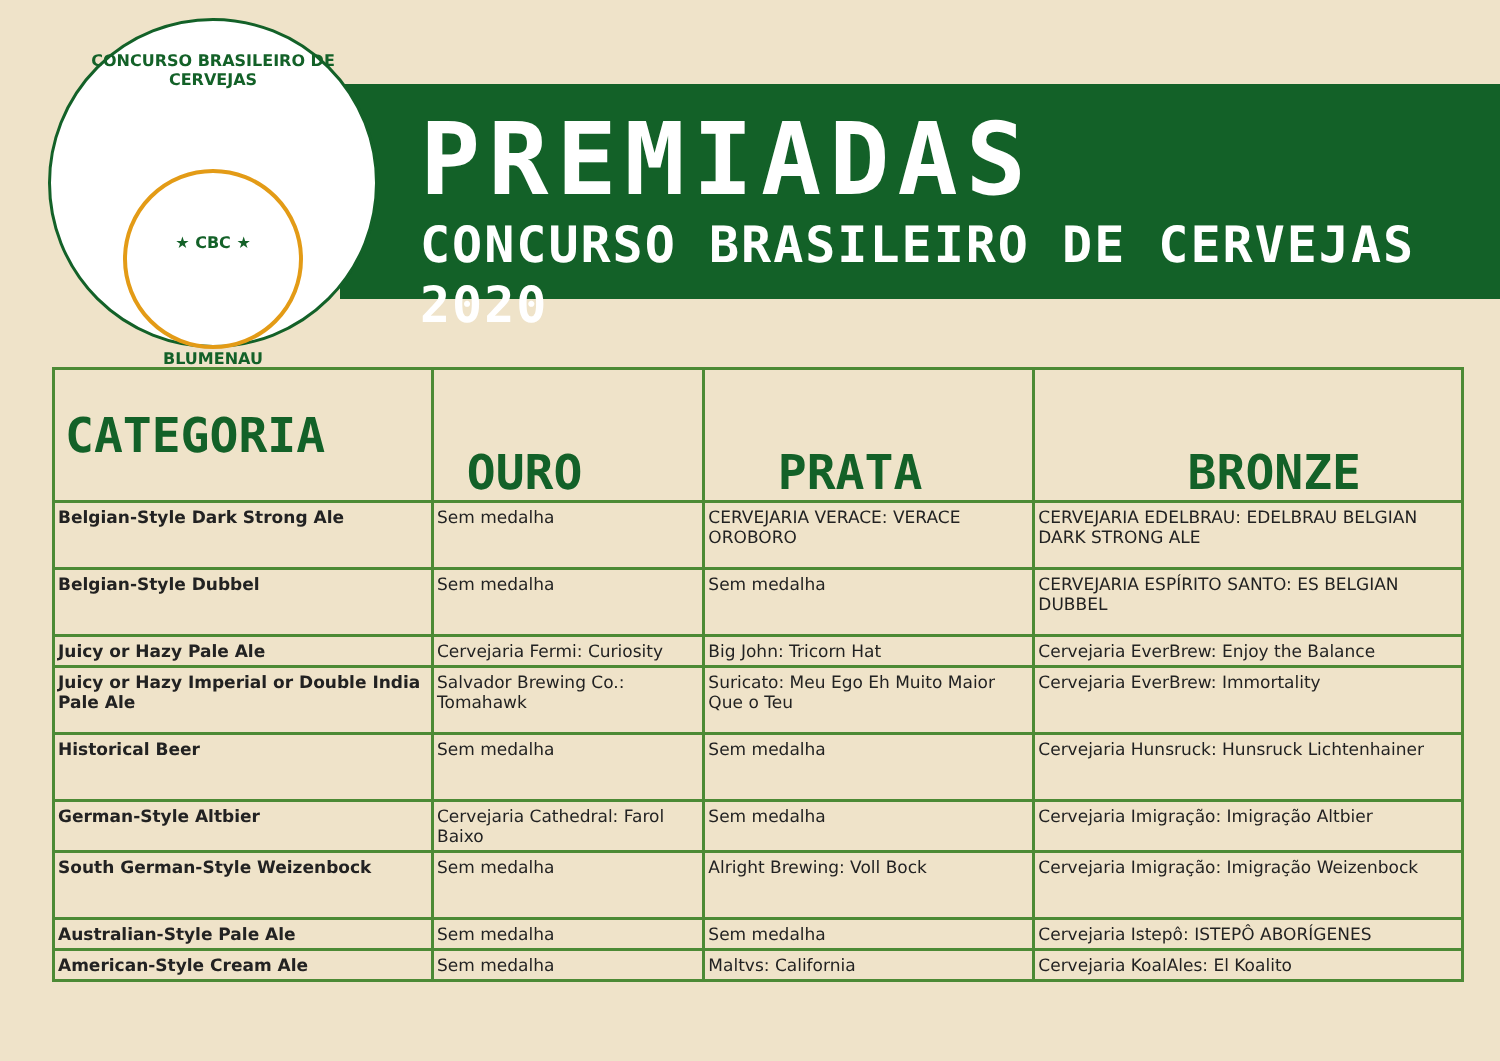CONCURSO BRASILEIRO DE CERVEJAS
★ CBC ★
BLUMENAU
PREMIADAS
CONCURSO BRASILEIRO DE CERVEJAS 2020
| CATEGORIA | OURO | PRATA | BRONZE |
| --- | --- | --- | --- |
| Belgian-Style Dark Strong Ale | Sem medalha | CERVEJARIA VERACE: VERACE OROBORO | CERVEJARIA EDELBRAU: EDELBRAU BELGIAN DARK STRONG ALE |
| Belgian-Style Dubbel | Sem medalha | Sem medalha | CERVEJARIA ESPÍRITO SANTO: ES BELGIAN DUBBEL |
| Juicy or Hazy Pale Ale | Cervejaria Fermi: Curiosity | Big John: Tricorn Hat | Cervejaria EverBrew: Enjoy the Balance |
| Juicy or Hazy Imperial or Double India Pale Ale | Salvador Brewing Co.: Tomahawk | Suricato: Meu Ego Eh Muito Maior Que o Teu | Cervejaria EverBrew: Immortality |
| Historical Beer | Sem medalha | Sem medalha | Cervejaria Hunsruck: Hunsruck Lichtenhainer |
| German-Style Altbier | Cervejaria Cathedral: Farol Baixo | Sem medalha | Cervejaria Imigração: Imigração Altbier |
| South German-Style Weizenbock | Sem medalha | Alright Brewing: Voll Bock | Cervejaria Imigração: Imigração Weizenbock |
| Australian-Style Pale Ale | Sem medalha | Sem medalha | Cervejaria Istepô: ISTEPÔ ABORÍGENES |
| American-Style Cream Ale | Sem medalha | Maltvs: California | Cervejaria KoalAles: El Koalito |